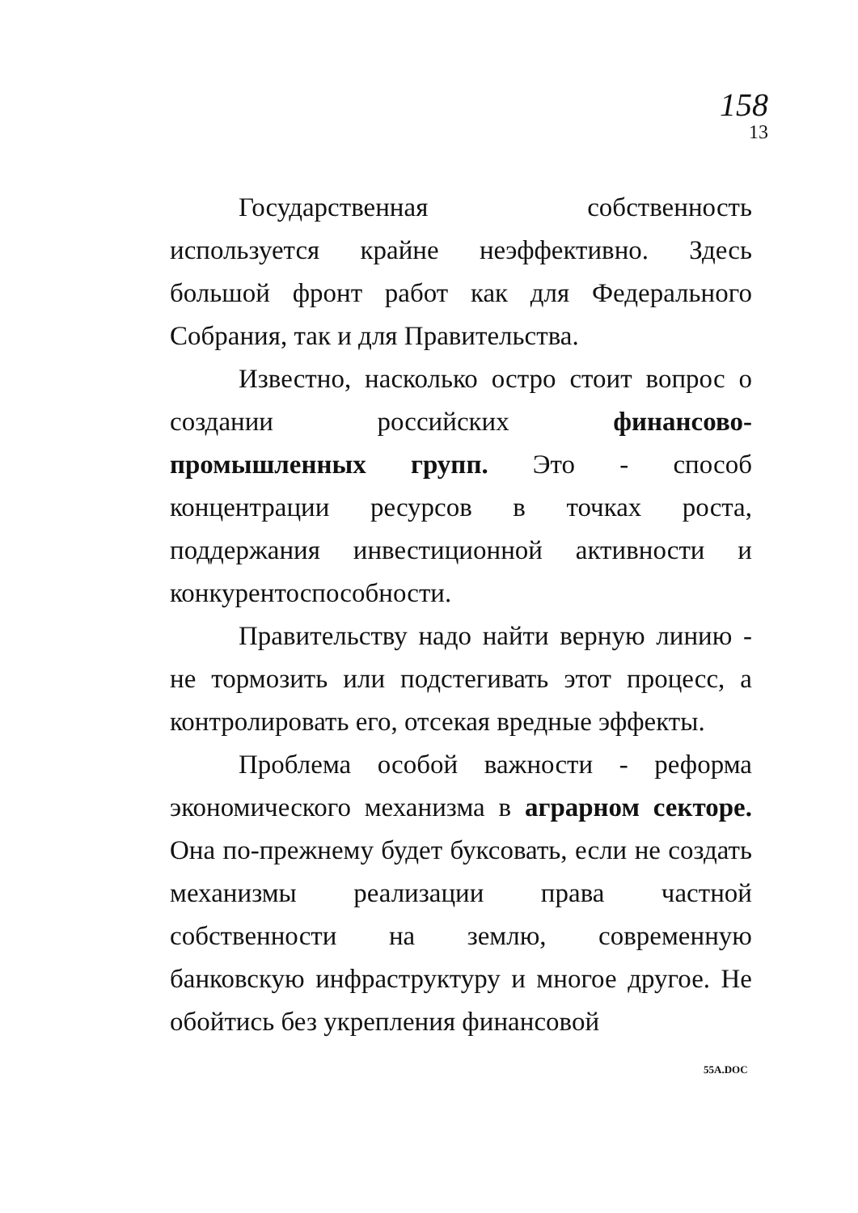158
13
Государственная собственность используется крайне неэффективно. Здесь большой фронт работ как для Федерального Собрания, так и для Правительства.
Известно, насколько остро стоит вопрос о создании российских финансово-промышленных групп. Это - способ концентрации ресурсов в точках роста, поддержания инвестиционной активности и конкурентоспособности.
Правительству надо найти верную линию - не тормозить или подстегивать этот процесс, а контролировать его, отсекая вредные эффекты.
Проблема особой важности - реформа экономического механизма в аграрном секторе. Она по-прежнему будет буксовать, если не создать механизмы реализации права частной собственности на землю, современную банковскую инфраструктуру и многое другое. Не обойтись без укрепления финансовой
55A.DOC